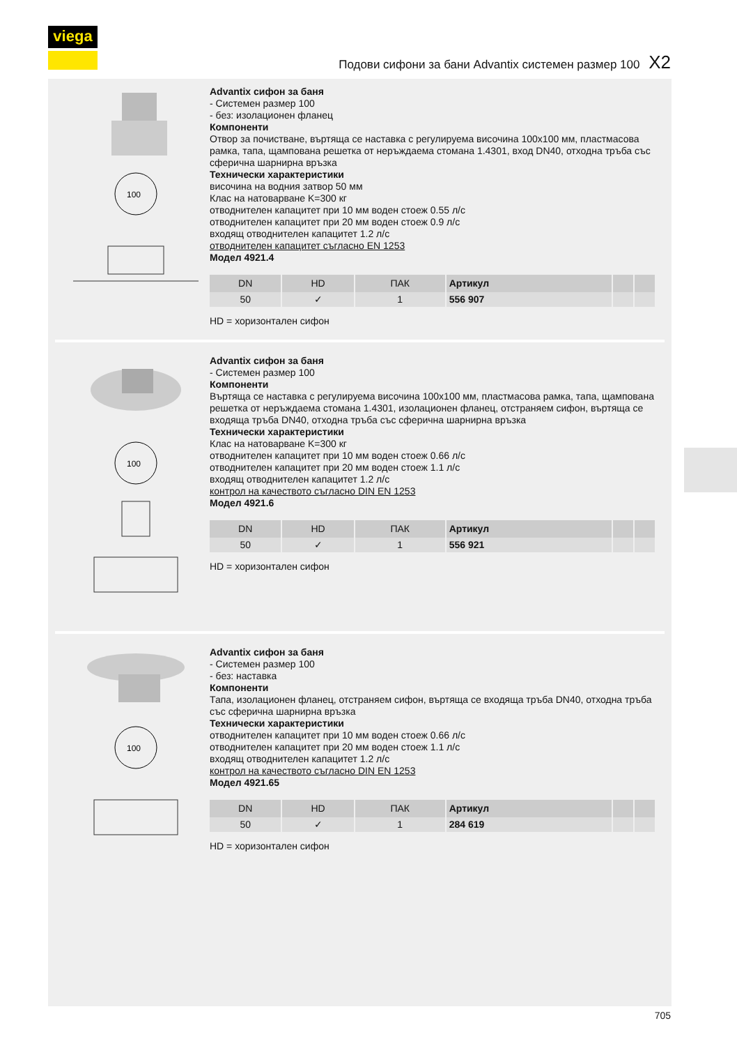viega
Подови сифони за бани Advantix системен размер 100 X2
100
Advantix сифон за баня
- Системен размер 100
- без: изолационен фланец
Компоненти
Отвор за почистване, въртяща се наставка с регулируема височина 100x100 мм, пластмасова рамка, тапа, щампована решетка от неръждаема стомана 1.4301, вход DN40, отходна тръба със сферична шарнирна връзка
Технически характеристики
височина на водния затвор 50 мм
Клас на натоварване K=300 кг
отводнителен капацитет при 10 мм воден стоеж 0.55 л/с
отводнителен капацитет при 20 мм воден стоеж 0.9 л/с
входящ отводнителен капацитет 1.2 л/с
отводнителен капацитет съгласно EN 1253
Модел 4921.4
| DN | HD | ПАК | Артикул | | |
| --- | --- | --- | --- | --- | --- |
| 50 | ✓ | 1 | 556 907 | | |
HD = хоризонтален сифон
100
Advantix сифон за баня
- Системен размер 100
Компоненти
Въртяща се наставка с регулируема височина 100x100 мм, пластмасова рамка, тапа, щампована решетка от неръждаема стомана 1.4301, изолационен фланец, отстраняем сифон, въртяща се входяща тръба DN40, отходна тръба със сферична шарнирна връзка
Технически характеристики
Клас на натоварване K=300 кг
отводнителен капацитет при 10 мм воден стоеж 0.66 л/с
отводнителен капацитет при 20 мм воден стоеж 1.1 л/с
входящ отводнителен капацитет 1.2 л/с
контрол на качеството съгласно DIN EN 1253
Модел 4921.6
| DN | HD | ПАК | Артикул | | |
| --- | --- | --- | --- | --- | --- |
| 50 | ✓ | 1 | 556 921 | | |
HD = хоризонтален сифон
100
Advantix сифон за баня
- Системен размер 100
- без: наставка
Компоненти
Тапа, изолационен фланец, отстраняем сифон, въртяща се входяща тръба DN40, отходна тръба със сферична шарнирна връзка
Технически характеристики
отводнителен капацитет при 10 мм воден стоеж 0.66 л/с
отводнителен капацитет при 20 мм воден стоеж 1.1 л/с
входящ отводнителен капацитет 1.2 л/с
контрол на качеството съгласно DIN EN 1253
Модел 4921.65
| DN | HD | ПАК | Артикул | | |
| --- | --- | --- | --- | --- | --- |
| 50 | ✓ | 1 | 284 619 | | |
HD = хоризонтален сифон
705